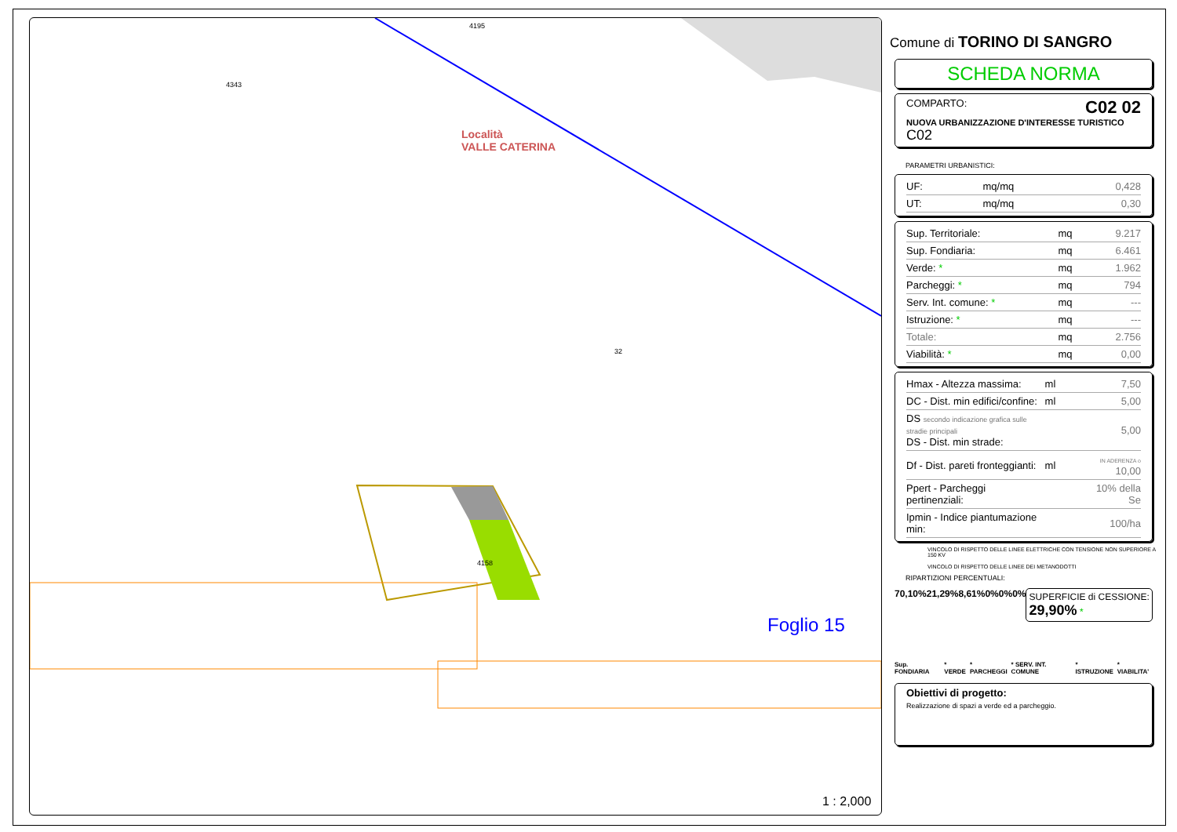Località
VALLE CATERINA
Foglio 15
1 : 2,000
4195
4343
4158
32
Comune di TORINO DI SANGRO
SCHEDA NORMA
COMPARTO: C02 02
NUOVA URBANIZZAZIONE D'INTERESSE TURISTICO C02
PARAMETRI URBANISTICI:
| UF: | mq/mq | 0,428 |
| UT: | mq/mq | 0,30 |
| Sup. Territoriale: | mq | 9.217 |
| Sup. Fondiaria: | mq | 6.461 |
| Verde: * | mq | 1.962 |
| Parcheggi: * | mq | 794 |
| Serv. Int. comune: * | mq | --- |
| Istruzione: * | mq | --- |
| Totale: | mq | 2.756 |
| Viabilità: * | mq | 0,00 |
| Hmax - Altezza massima: | ml | 7,50 |
| DC - Dist. min edifici/confine: | ml | 5,00 |
| DS secondo indicazione grafica sulle stradie principali DS - Dist. min strade: | | 5,00 |
| Df - Dist. pareti fronteggianti: | ml | IN ADERENZA o 10,00 |
| Ppert - Parcheggi pertinenziali: | | 10% della Se |
| Ipmin - Indice piantumazione min: | | 100/ha |
VINCOLO DI RISPETTO DELLE LINEE ELETTRICHE CON TENSIONE NON SUPERIORE A 150 KV
VINCOLO DI RISPETTO DELLE LINEE DEI METANODOTTI
RIPARTIZIONI PERCENTUALI:
70,10% 21,29% 8,61% 0% 0% 0% SUPERFICIE di CESSIONE: 29,90% *
Sup. FONDIARIA * VERDE * PARCHEGGI * SERV. INT. COMUNE * ISTRUZIONE * VIABILITA'
Obiettivi di progetto:
Realizzazione di spazi a verde ed a parcheggio.